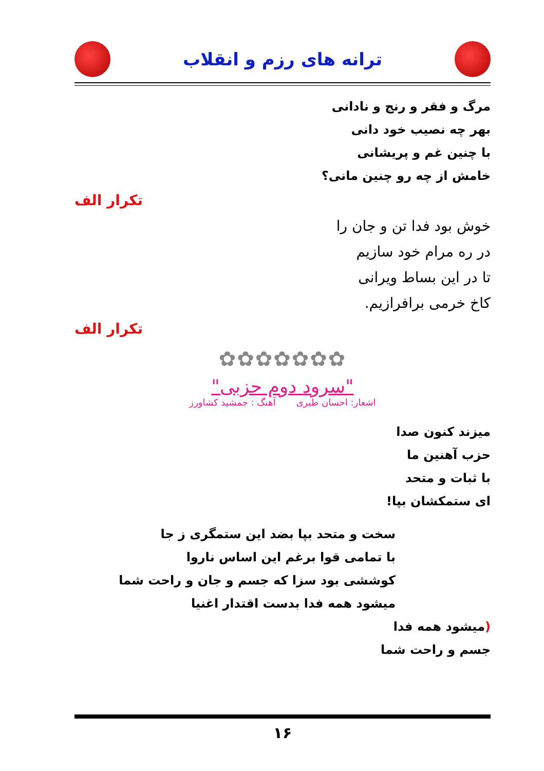ترانه های رزم و انقلاب
مرگ و فقر و رنج و نادانی
بهر چه نصیب خود دانی
با چنین غم و پریشانی
خامش از چه رو چنین مانی؟
تکرار الف
خوش بود فدا تن و جان را
در ره مرام خود سازیم
تا در این بساط ویرانی
کاخ خرمی برافرازیم.
تکرار الف
✿✿✿✿✿✿✿
"سرود دوم حزبی"
اشعار: احسان طبری آهنگ : جمشید کشاورز
میزند کنون صدا
حزب آهنین ما
با ثبات و متحد
ای ستمکشان بپا!
سخت و متحد بپا بضد این ستمگری ز جا
با تمامی قوا برغم این اساس ناروا
کوششی بود سزا که جسم و جان و راحت شما
میشود همه فدا بدست اقتدار اغنیا
(میشود همه فدا
جسم و راحت شما
۱۶